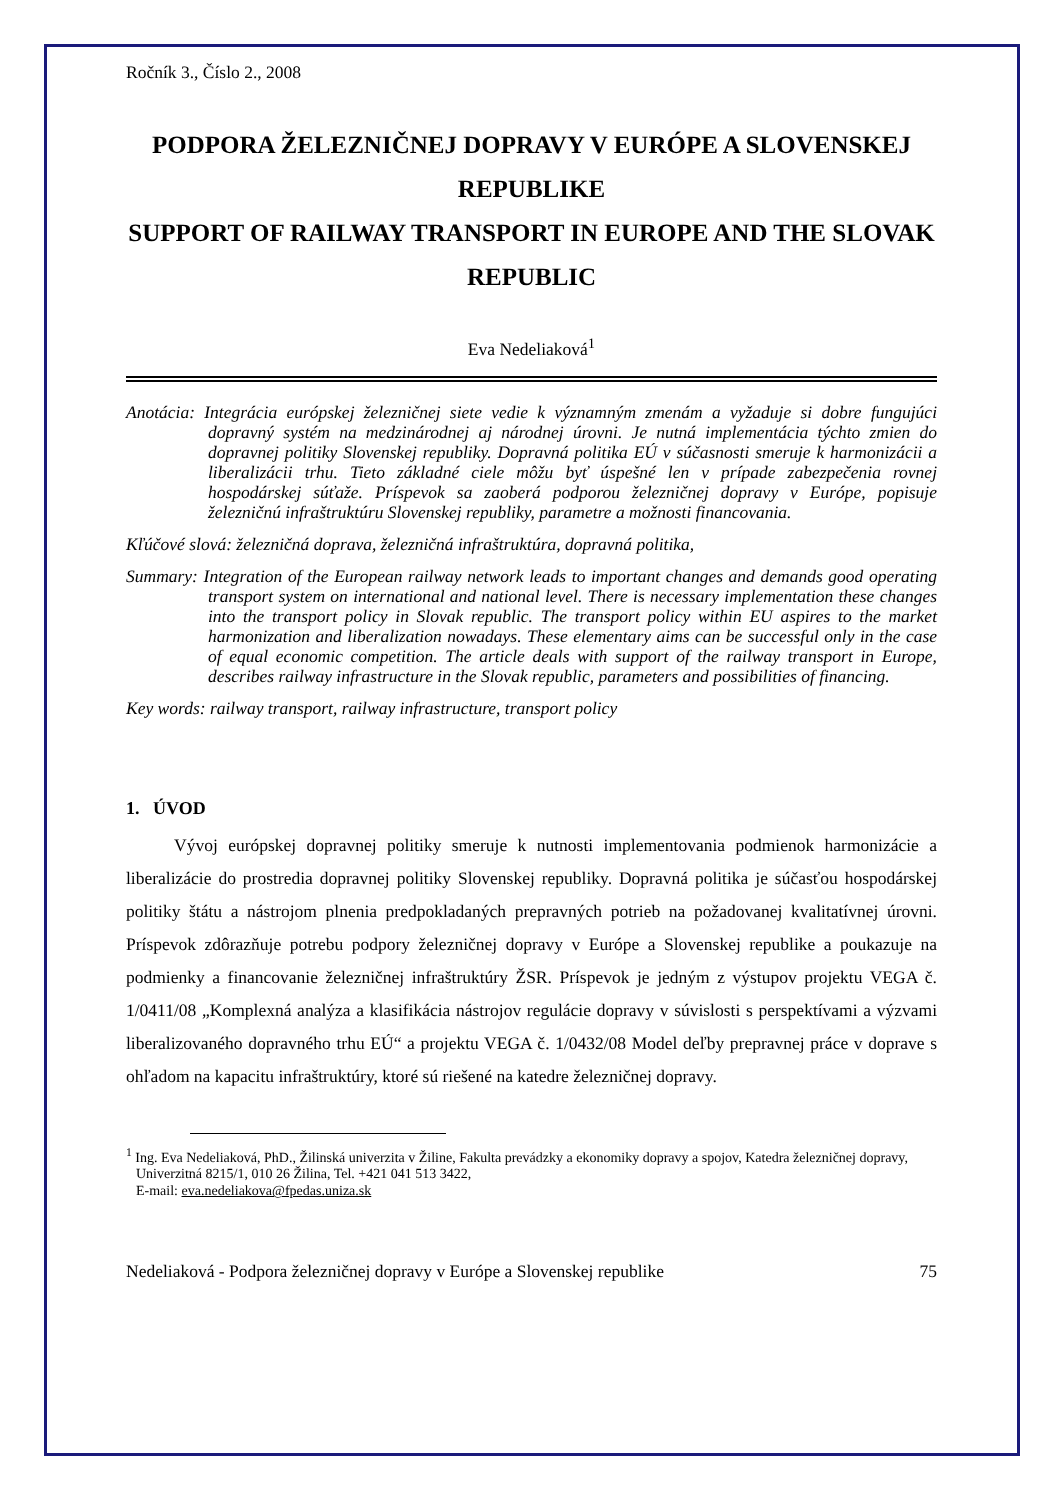Ročník 3., Číslo 2., 2008
PODPORA ŽELEZNIČNEJ DOPRAVY V EURÓPE A SLOVENSKEJ REPUBLIKE
SUPPORT OF RAILWAY TRANSPORT IN EUROPE AND THE SLOVAK REPUBLIC
Eva Nedeliaková<sup>1</sup>
Anotácia: Integrácia európskej železničnej siete vedie k významným zmenám a vyžaduje si dobre fungujúci dopravný systém na medzinárodnej aj národnej úrovni. Je nutná implementácia týchto zmien do dopravnej politiky Slovenskej republiky. Dopravná politika EÚ v súčasnosti smeruje k harmonizácii a liberalizácii trhu. Tieto základné ciele môžu byť úspešné len v prípade zabezpečenia rovnej hospodárskej súťaže. Príspevok sa zaoberá podporou železničnej dopravy v Európe, popisuje železničnú infraštruktúru Slovenskej republiky, parametre a možnosti financovania.
Kľúčové slová: železničná doprava, železničná infraštruktúra, dopravná politika,
Summary: Integration of the European railway network leads to important changes and demands good operating transport system on international and national level. There is necessary implementation these changes into the transport policy in Slovak republic. The transport policy within EU aspires to the market harmonization and liberalization nowadays. These elementary aims can be successful only in the case of equal economic competition. The article deals with support of the railway transport in Europe, describes railway infrastructure in the Slovak republic, parameters and possibilities of financing.
Key words: railway transport, railway infrastructure, transport policy
1. ÚVOD
Vývoj európskej dopravnej politiky smeruje k nutnosti implementovania podmienok harmonizácie a liberalizácie do prostredia dopravnej politiky Slovenskej republiky. Dopravná politika je súčasťou hospodárskej politiky štátu a nástrojom plnenia predpokladaných prepravných potrieb na požadovanej kvalitatívnej úrovni. Príspevok zdôrazňuje potrebu podpory železničnej dopravy v Európe a Slovenskej republike a poukazuje na podmienky a financovanie železničnej infraštruktúry ŽSR. Príspevok je jedným z výstupov projektu VEGA č. 1/0411/08 „Komplexná analýza a klasifikácia nástrojov regulácie dopravy v súvislosti s perspektívami a výzvami liberalizovaného dopravného trhu EÚ“ a projektu VEGA č. 1/0432/08 Model deľby prepravnej práce v doprave s ohľadom na kapacitu infraštruktúry, ktoré sú riešené na katedre železničnej dopravy.
<sup>1</sup> Ing. Eva Nedeliaková, PhD., Žilinská univerzita v Žiline, Fakulta prevádzky a ekonomiky dopravy a spojov, Katedra železničnej dopravy, Univerzitná 8215/1, 010 26 Žilina, Tel. +421 041 513 3422,
E-mail: eva.nedeliakova@fpedas.uniza.sk
Nedeliaková - Podpora železničnej dopravy v Európe a Slovenskej republike 75